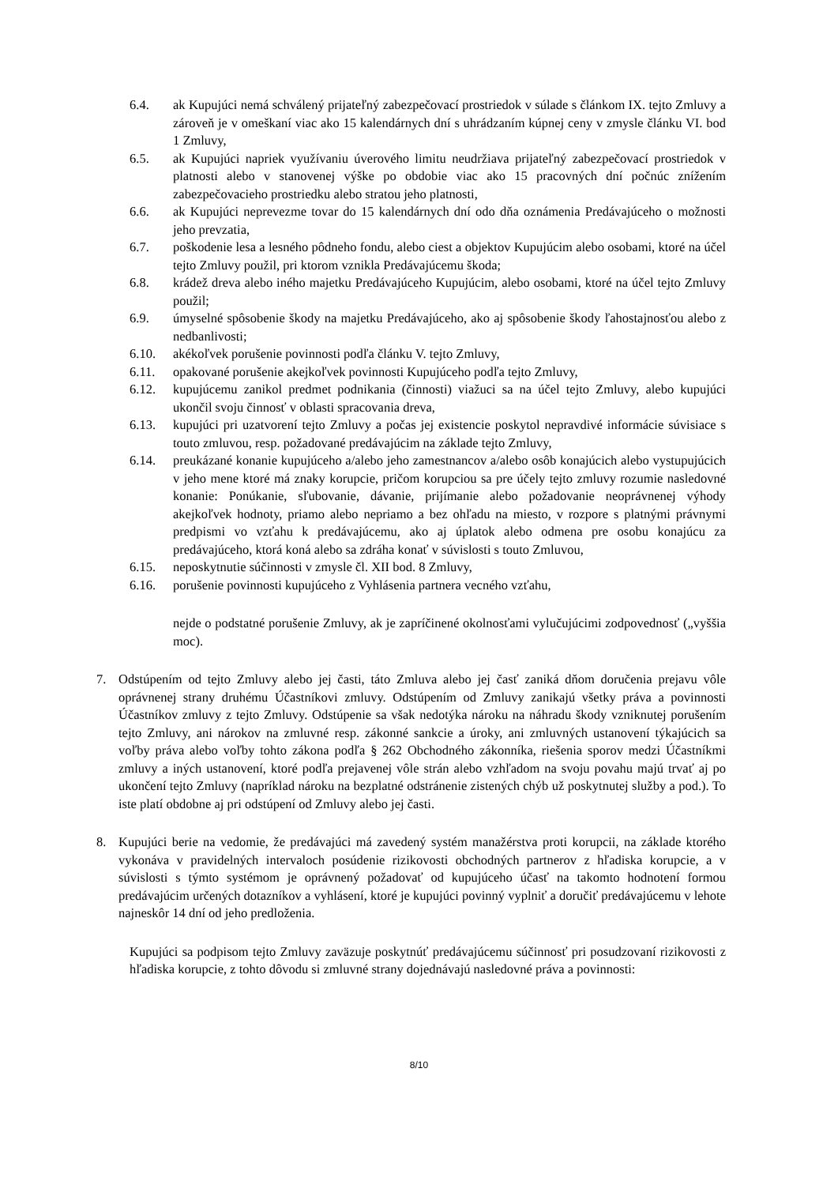6.4. ak Kupujúci nemá schválený prijateľný zabezpečovací prostriedok v súlade s článkom IX. tejto Zmluvy a zároveň je v omeškaní viac ako 15 kalendárnych dní s uhrádzaním kúpnej ceny v zmysle článku VI. bod 1 Zmluvy,
6.5. ak Kupujúci napriek využívaniu úverového limitu neudržiava prijateľný zabezpečovací prostriedok v platnosti alebo v stanovenej výške po obdobie viac ako 15 pracovných dní počnúc znížením zabezpečovacieho prostriedku alebo stratou jeho platnosti,
6.6. ak Kupujúci neprevezme tovar do 15 kalendárnych dní odo dňa oznámenia Predávajúceho o možnosti jeho prevzatia,
6.7. poškodenie lesa a lesného pôdneho fondu, alebo ciest a objektov Kupujúcim alebo osobami, ktoré na účel tejto Zmluvy použil, pri ktorom vznikla Predávajúcemu škoda;
6.8. krádež dreva alebo iného majetku Predávajúceho Kupujúcim, alebo osobami, ktoré na účel tejto Zmluvy použil;
6.9. úmyselné spôsobenie škody na majetku Predávajúceho, ako aj spôsobenie škody ľahostajnosťou alebo z nedbanlivosti;
6.10. akékoľvek porušenie povinnosti podľa článku V. tejto Zmluvy,
6.11. opakované porušenie akejkoľvek povinnosti Kupujúceho podľa tejto Zmluvy,
6.12. kupujúcemu zanikol predmet podnikania (činnosti) viažuci sa na účel tejto Zmluvy, alebo kupujúci ukončil svoju činnosť v oblasti spracovania dreva,
6.13. kupujúci pri uzatvorení tejto Zmluvy a počas jej existencie poskytol nepravdivé informácie súvisiace s touto zmluvou, resp. požadované predávajúcim na základe tejto Zmluvy,
6.14. preukázané konanie kupujúceho a/alebo jeho zamestnancov a/alebo osôb konajúcich alebo vystupujúcich v jeho mene ktoré má znaky korupcie, pričom korupciou sa pre účely tejto zmluvy rozumie nasledovné konanie: Ponúkanie, sľubovanie, dávanie, prijímanie alebo požadovanie neoprávnenej výhody akejkoľvek hodnoty, priamo alebo nepriamo a bez ohľadu na miesto, v rozpore s platnými právnymi predpismi vo vzťahu k predávajúcemu, ako aj úplatok alebo odmena pre osobu konajúcu za predávajúceho, ktorá koná alebo sa zdráha konať v súvislosti s touto Zmluvou,
6.15. neposkytnutie súčinnosti v zmysle čl. XII bod. 8 Zmluvy,
6.16. porušenie povinnosti kupujúceho z Vyhlásenia partnera vecného vzťahu,
nejde o podstatné porušenie Zmluvy, ak je zapríčinené okolnosťami vylučujúcimi zodpovednosť („vyššia moc).
7. Odstúpením od tejto Zmluvy alebo jej časti, táto Zmluva alebo jej časť zaniká dňom doručenia prejavu vôle oprávnenej strany druhému Účastníkovi zmluvy. Odstúpením od Zmluvy zanikajú všetky práva a povinnosti Účastníkov zmluvy z tejto Zmluvy. Odstúpenie sa však nedotýka nároku na náhradu škody vzniknutej porušením tejto Zmluvy, ani nárokov na zmluvné resp. zákonné sankcie a úroky, ani zmluvných ustanovení týkajúcich sa voľby práva alebo voľby tohto zákona podľa § 262 Obchodného zákonníka, riešenia sporov medzi Účastníkmi zmluvy a iných ustanovení, ktoré podľa prejavenej vôle strán alebo vzhľadom na svoju povahu majú trvať aj po ukončení tejto Zmluvy (napríklad nároku na bezplatné odstránenie zistených chýb už poskytnutej služby a pod.). To iste platí obdobne aj pri odstúpení od Zmluvy alebo jej časti.
8. Kupujúci berie na vedomie, že predávajúci má zavedený systém manažérstva proti korupcii, na základe ktorého vykonáva v pravidelných intervaloch posúdenie rizikovosti obchodných partnerov z hľadiska korupcie, a v súvislosti s týmto systémom je oprávnený požadovať od kupujúceho účasť na takomto hodnotení formou predávajúcim určených dotazníkov a vyhlásení, ktoré je kupujúci povinný vyplniť a doručiť predávajúcemu v lehote najneskôr 14 dní od jeho predloženia.
Kupujúci sa podpisom tejto Zmluvy zaväzuje poskytnúť predávajúcemu súčinnosť pri posudzovaní rizikovosti z hľadiska korupcie, z tohto dôvodu si zmluvné strany dojednávajú nasledovné práva a povinnosti:
8/10